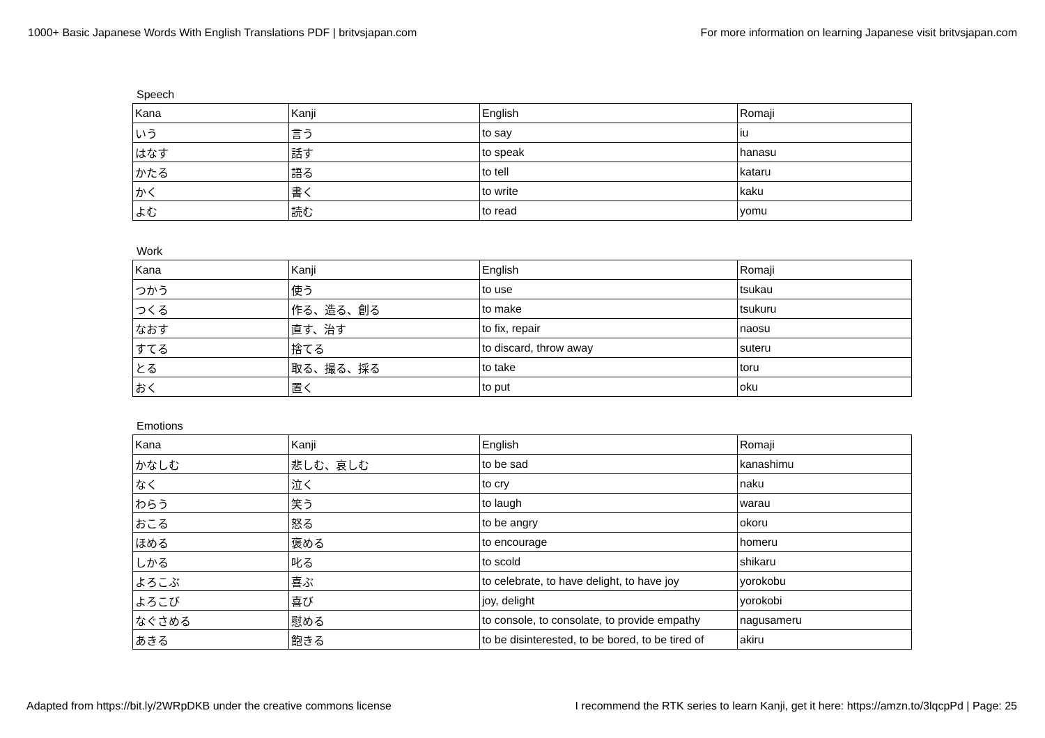1000+ Basic Japanese Words With English Translations PDF | britvsjapan.com For more information on learning Japanese visit britvsjapan.com
Speech
| Kana | Kanji | English | Romaji |
| いう | 言う | to say | iu |
| はなす | 話す | to speak | hanasu |
| かたる | 語る | to tell | kataru |
| かく | 書く | to write | kaku |
| よむ | 読む | to read | yomu |
Work
| Kana | Kanji | English | Romaji |
| つかう | 使う | to use | tsukau |
| つくる | 作る、造る、創る | to make | tsukuru |
| なおす | 直す、治す | to fix, repair | naosu |
| すてる | 捨てる | to discard, throw away | suteru |
| とる | 取る、撮る、採る | to take | toru |
| おく | 置く | to put | oku |
Emotions
| Kana | Kanji | English | Romaji |
| かなしむ | 悲しむ、哀しむ | to be sad | kanashimu |
| なく | 泣く | to cry | naku |
| わらう | 笑う | to laugh | warau |
| おこる | 怒る | to be angry | okoru |
| ほめる | 褒める | to encourage | homeru |
| しかる | 叱る | to scold | shikaru |
| よろこぶ | 喜ぶ | to celebrate, to have delight, to have joy | yorokobu |
| よろこび | 喜び | joy, delight | yorokobi |
| なぐさめる | 慰める | to console, to consolate, to provide empathy | nagusameru |
| あきる | 飽きる | to be disinterested, to be bored, to be tired of | akiru |
Adapted from https://bit.ly/2WRpDKB under the creative commons license I recommend the RTK series to learn Kanji, get it here: https://amzn.to/3lqcpPd | Page: 25